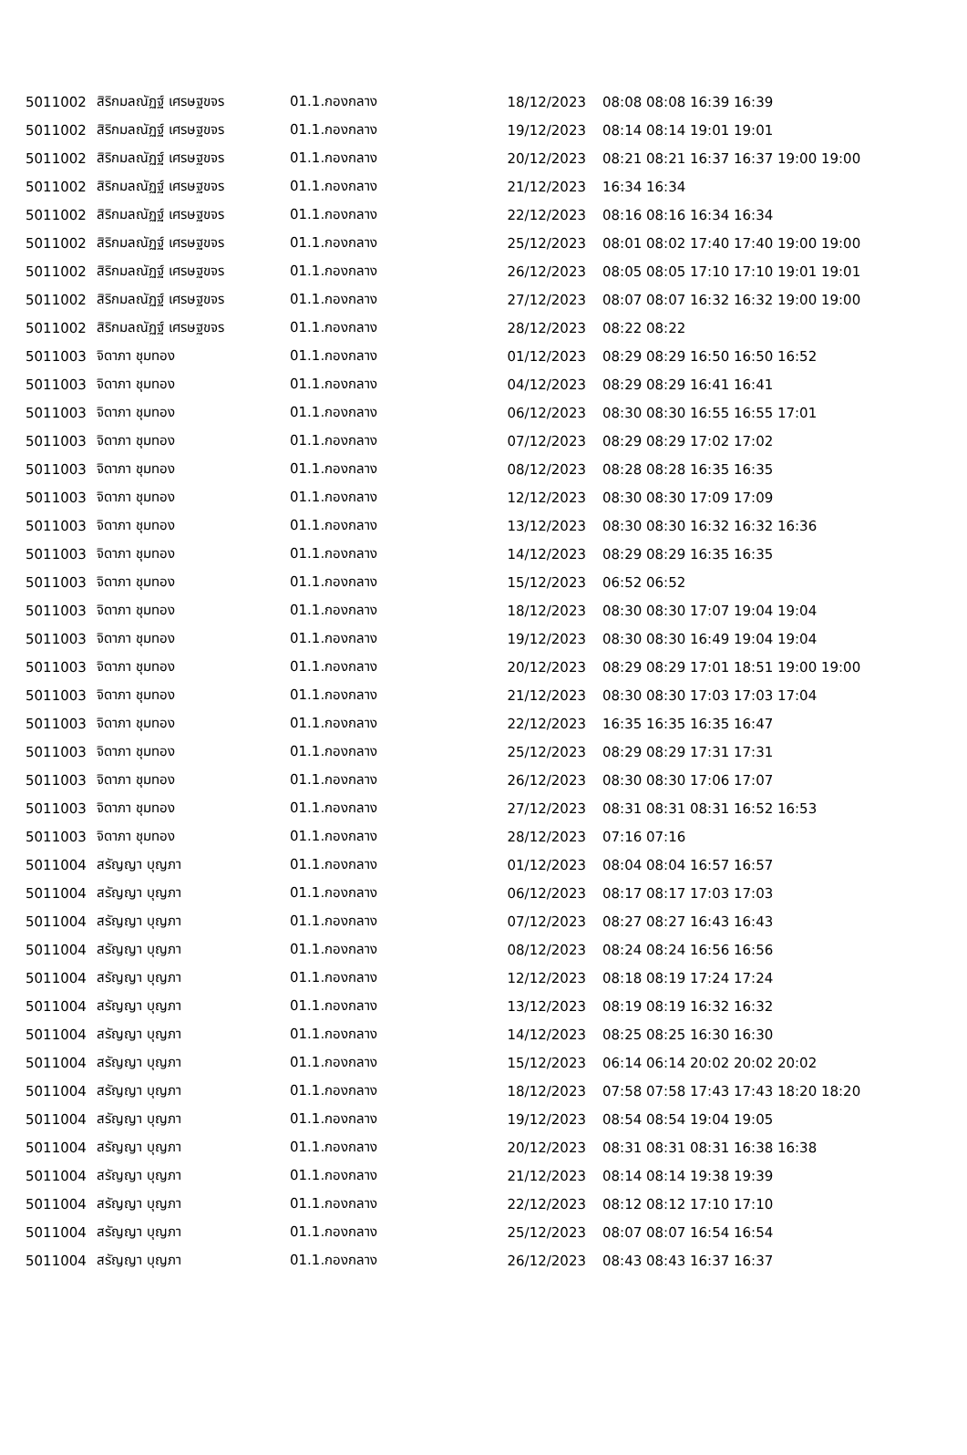| 5011002 | สิริกมลณัฏฐ์ เศรษฐขจร | 01.1.กองกลาง | 18/12/2023 | 08:08 08:08 16:39 16:39 |
| 5011002 | สิริกมลณัฏฐ์ เศรษฐขจร | 01.1.กองกลาง | 19/12/2023 | 08:14 08:14 19:01 19:01 |
| 5011002 | สิริกมลณัฏฐ์ เศรษฐขจร | 01.1.กองกลาง | 20/12/2023 | 08:21 08:21 16:37 16:37 19:00 19:00 |
| 5011002 | สิริกมลณัฏฐ์ เศรษฐขจร | 01.1.กองกลาง | 21/12/2023 | 16:34 16:34 |
| 5011002 | สิริกมลณัฏฐ์ เศรษฐขจร | 01.1.กองกลาง | 22/12/2023 | 08:16 08:16 16:34 16:34 |
| 5011002 | สิริกมลณัฏฐ์ เศรษฐขจร | 01.1.กองกลาง | 25/12/2023 | 08:01 08:02 17:40 17:40 19:00 19:00 |
| 5011002 | สิริกมลณัฏฐ์ เศรษฐขจร | 01.1.กองกลาง | 26/12/2023 | 08:05 08:05 17:10 17:10 19:01 19:01 |
| 5011002 | สิริกมลณัฏฐ์ เศรษฐขจร | 01.1.กองกลาง | 27/12/2023 | 08:07 08:07 16:32 16:32 19:00 19:00 |
| 5011002 | สิริกมลณัฏฐ์ เศรษฐขจร | 01.1.กองกลาง | 28/12/2023 | 08:22 08:22 |
| 5011003 | จิดาภา ชุมทอง | 01.1.กองกลาง | 01/12/2023 | 08:29 08:29 16:50 16:50 16:52 |
| 5011003 | จิดาภา ชุมทอง | 01.1.กองกลาง | 04/12/2023 | 08:29 08:29 16:41 16:41 |
| 5011003 | จิดาภา ชุมทอง | 01.1.กองกลาง | 06/12/2023 | 08:30 08:30 16:55 16:55 17:01 |
| 5011003 | จิดาภา ชุมทอง | 01.1.กองกลาง | 07/12/2023 | 08:29 08:29 17:02 17:02 |
| 5011003 | จิดาภา ชุมทอง | 01.1.กองกลาง | 08/12/2023 | 08:28 08:28 16:35 16:35 |
| 5011003 | จิดาภา ชุมทอง | 01.1.กองกลาง | 12/12/2023 | 08:30 08:30 17:09 17:09 |
| 5011003 | จิดาภา ชุมทอง | 01.1.กองกลาง | 13/12/2023 | 08:30 08:30 16:32 16:32 16:36 |
| 5011003 | จิดาภา ชุมทอง | 01.1.กองกลาง | 14/12/2023 | 08:29 08:29 16:35 16:35 |
| 5011003 | จิดาภา ชุมทอง | 01.1.กองกลาง | 15/12/2023 | 06:52 06:52 |
| 5011003 | จิดาภา ชุมทอง | 01.1.กองกลาง | 18/12/2023 | 08:30 08:30 17:07 19:04 19:04 |
| 5011003 | จิดาภา ชุมทอง | 01.1.กองกลาง | 19/12/2023 | 08:30 08:30 16:49 19:04 19:04 |
| 5011003 | จิดาภา ชุมทอง | 01.1.กองกลาง | 20/12/2023 | 08:29 08:29 17:01 18:51 19:00 19:00 |
| 5011003 | จิดาภา ชุมทอง | 01.1.กองกลาง | 21/12/2023 | 08:30 08:30 17:03 17:03 17:04 |
| 5011003 | จิดาภา ชุมทอง | 01.1.กองกลาง | 22/12/2023 | 16:35 16:35 16:35 16:47 |
| 5011003 | จิดาภา ชุมทอง | 01.1.กองกลาง | 25/12/2023 | 08:29 08:29 17:31 17:31 |
| 5011003 | จิดาภา ชุมทอง | 01.1.กองกลาง | 26/12/2023 | 08:30 08:30 17:06 17:07 |
| 5011003 | จิดาภา ชุมทอง | 01.1.กองกลาง | 27/12/2023 | 08:31 08:31 08:31 16:52 16:53 |
| 5011003 | จิดาภา ชุมทอง | 01.1.กองกลาง | 28/12/2023 | 07:16 07:16 |
| 5011004 | สรัญญา บุญภา | 01.1.กองกลาง | 01/12/2023 | 08:04 08:04 16:57 16:57 |
| 5011004 | สรัญญา บุญภา | 01.1.กองกลาง | 06/12/2023 | 08:17 08:17 17:03 17:03 |
| 5011004 | สรัญญา บุญภา | 01.1.กองกลาง | 07/12/2023 | 08:27 08:27 16:43 16:43 |
| 5011004 | สรัญญา บุญภา | 01.1.กองกลาง | 08/12/2023 | 08:24 08:24 16:56 16:56 |
| 5011004 | สรัญญา บุญภา | 01.1.กองกลาง | 12/12/2023 | 08:18 08:19 17:24 17:24 |
| 5011004 | สรัญญา บุญภา | 01.1.กองกลาง | 13/12/2023 | 08:19 08:19 16:32 16:32 |
| 5011004 | สรัญญา บุญภา | 01.1.กองกลาง | 14/12/2023 | 08:25 08:25 16:30 16:30 |
| 5011004 | สรัญญา บุญภา | 01.1.กองกลาง | 15/12/2023 | 06:14 06:14 20:02 20:02 20:02 |
| 5011004 | สรัญญา บุญภา | 01.1.กองกลาง | 18/12/2023 | 07:58 07:58 17:43 17:43 18:20 18:20 |
| 5011004 | สรัญญา บุญภา | 01.1.กองกลาง | 19/12/2023 | 08:54 08:54 19:04 19:05 |
| 5011004 | สรัญญา บุญภา | 01.1.กองกลาง | 20/12/2023 | 08:31 08:31 08:31 16:38 16:38 |
| 5011004 | สรัญญา บุญภา | 01.1.กองกลาง | 21/12/2023 | 08:14 08:14 19:38 19:39 |
| 5011004 | สรัญญา บุญภา | 01.1.กองกลาง | 22/12/2023 | 08:12 08:12 17:10 17:10 |
| 5011004 | สรัญญา บุญภา | 01.1.กองกลาง | 25/12/2023 | 08:07 08:07 16:54 16:54 |
| 5011004 | สรัญญา บุญภา | 01.1.กองกลาง | 26/12/2023 | 08:43 08:43 16:37 16:37 |